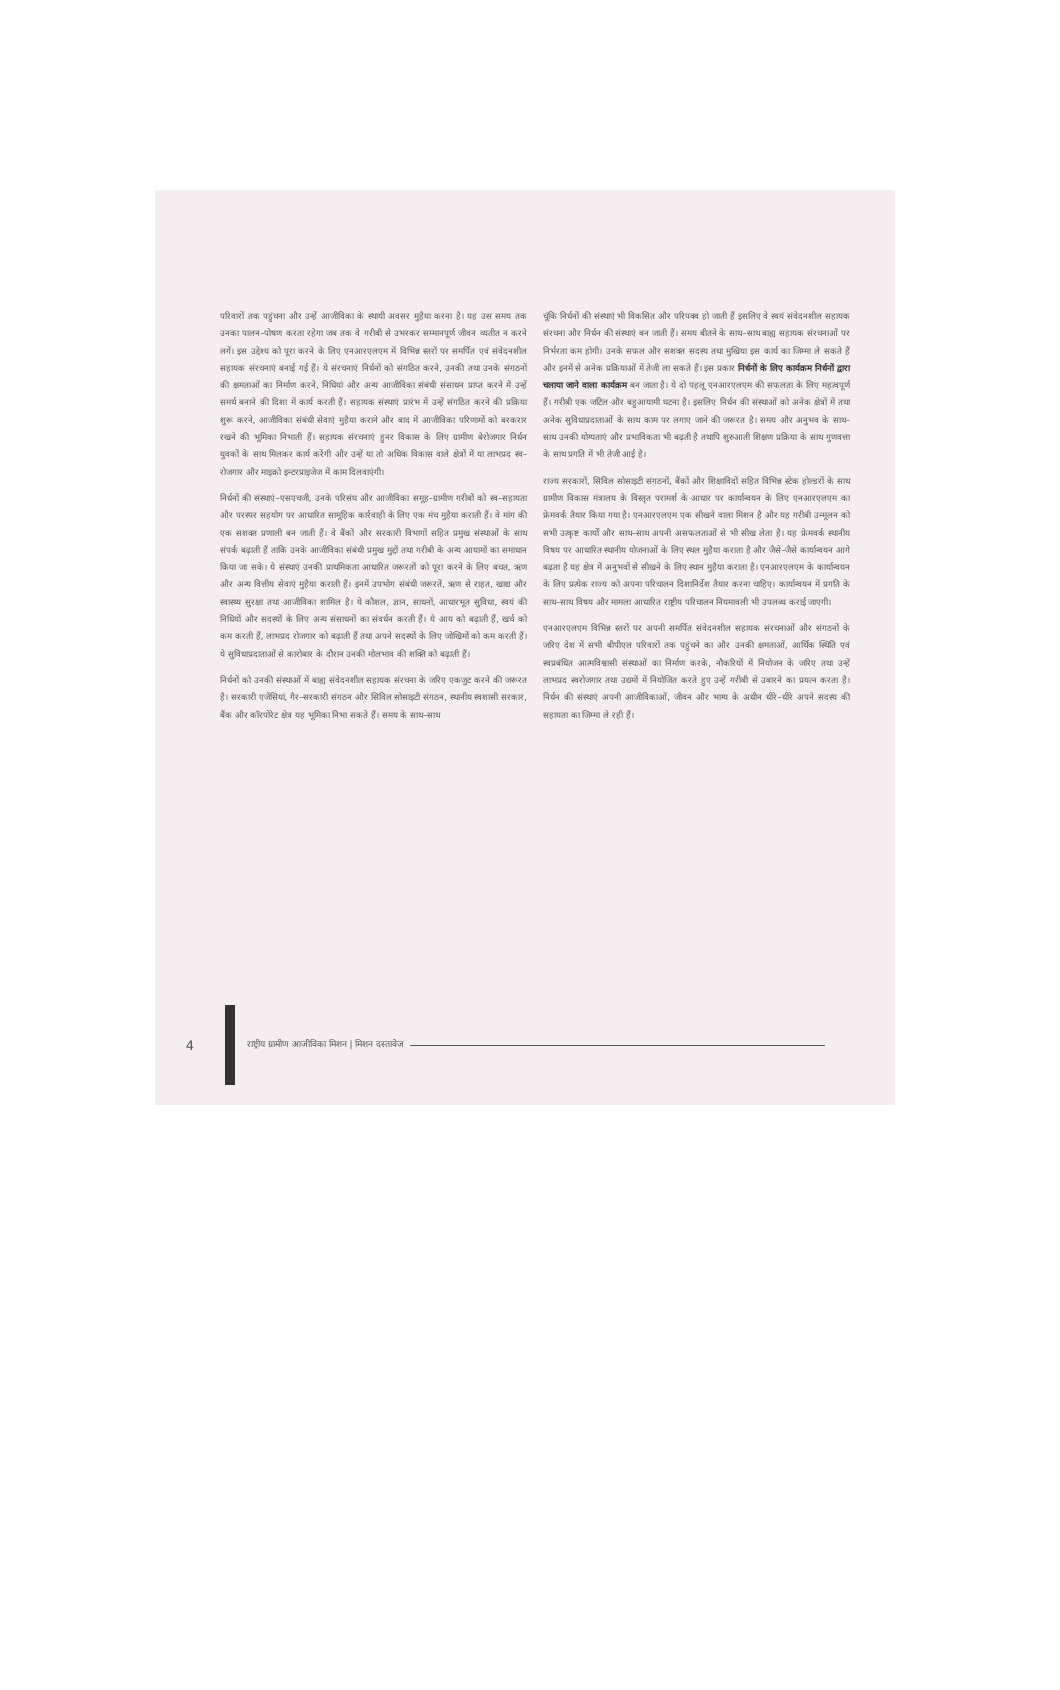परिवारों तक पहुंचना और उन्हें आजीविका के स्थायी अवसर मुहैया करना है। यह उस समय तक उनका पालन–पोषण करता रहेगा जब तक वे गरीबी से उभरकर सम्मानपूर्ण जीवन व्यतीत न करने लगें। इस उद्देश्य को पूरा करने के लिए एनआरएलएम में विभिन्न स्तरों पर समर्पित एवं संवेदनशील सहायक संरचनाएं बनाई गई हैं। ये संरचनाएं निर्धनों को संगठित करने, उनकी तथा उनके संगठनों की क्षमताओं का निर्माण करने, निधियां और अन्य आजीविका संबंधी संसाधन प्राप्त करने में उन्हें समर्थ बनाने की दिशा में कार्य करती हैं। सहायक संस्थाएं प्रारंभ में उन्हें संगठित करने की प्रक्रिया शुरू करने, आजीविका संबंधी सेवाएं मुहैया कराने और बाद में आजीविका परिणामों को बरकरार रखने की भूमिका निभाती हैं। सहायक संरचनाएं हुनर विकास के लिए ग्रामीण बेरोजगार निर्धन युवकों के साथ मिलकर कार्य करेंगी और उन्हें या तो अधिक विकास वाले क्षेत्रों में या लाभप्रद स्व–रोजगार और माइक्रो इन्टरप्राइजेज में काम दिलवाएंगी।
निर्धनों की संस्थाएं–एसएचजी, उनके परिसंघ और आजीविका समूह–ग्रामीण गरीबों को स्व–सहायता और परस्पर सहयोग पर आधारित सामूहिक कार्रवाही के लिए एक मंच मुहैया कराती हैं। वे मांग की एक सशक्त प्रणाली बन जाती हैं। वे बैंकों और सरकारी विभागों सहित प्रमुख संस्थाओं के साथ संपर्क बढ़ाती हैं ताकि उनके आजीविका संबंधी प्रमुख मुद्दों तथा गरीबी के अन्य आयामों का समाधान किया जा सके। ये संस्थाएं उनकी प्राथमिकता आधारित जरूरतों को पूरा करने के लिए बचत, ऋण और अन्य वित्तीय सेवाएं मुहैया कराती हैं। इनमें उपभोग संबंधी जरूरतें, ऋण से राहत, खाद्य और स्वास्थ्य सुरक्षा तथा आजीविका शामिल है। ये कौशल, ज्ञान, साधनों, आधारभूत सुविधा, स्वयं की निधियों और सदस्यों के लिए अन्य संसाधनों का संवर्धन करती हैं। ये आय को बढ़ाती हैं, खर्च को कम करती हैं, लाभप्रद रोजगार को बढ़ाती हैं तथा अपने सदस्यों के लिए जोखिमों को कम करती हैं। ये सुविधाप्रदाताओं से कारोबार के दौरान उनकी मोलभाव की शक्ति को बढ़ाती हैं।
निर्धनों को उनकी संस्थाओं में बाह्य संवेदनशील सहायक संरचना के जरिए एकजुट करने की जरूरत है। सरकारी एजेंसियां, गैर–सरकारी संगठन और सिविल सोसाइटी संगठन, स्थानीय स्वशासी सरकार, बैंक और कॉरपोरेट क्षेत्र यह भूमिका निभा सकते हैं। समय के साथ–साथ
चूंकि निर्धनों की संस्थाएं भी विकसित और परिपक्व हो जाती हैं इसलिए वे स्वयं संवेदनशील सहायक संरचना और निर्धन की संस्थाएं बन जाती हैं। समय बीतने के साथ–साथ बाह्य सहायक संरचनाओं पर निर्भरता कम होगी। उनके सफल और सशक्त सदस्य तथा मुखिया इस कार्य का जिम्मा ले सकते हैं और इनमें से अनेक प्रक्रियाओं में तेजी ला सकते हैं। इस प्रकार निर्धनों के लिए कार्यक्रम निर्धनों द्वारा चलाया जाने वाला कार्यक्रम बन जाता है। ये दो पहलू एनआरएलएम की सफलता के लिए महत्वपूर्ण हैं। गरीबी एक जटिल और बहुआयामी घटना है। इसलिए निर्धन की संस्थाओं को अनेक क्षेत्रों में तथा अनेक सुविधाप्रदाताओं के साथ काम पर लगाए जाने की जरूरत है। समय और अनुभव के साथ–साथ उनकी योग्यताएं और प्रभाविकता भी बढ़ती है तथापि शुरुआती शिक्षण प्रक्रिया के साथ गुणवत्ता के साथ प्रगति में भी तेजी आई है।
राज्य सरकारों, सिविल सोसाइटी संगठनों, बैंकों और शिक्षाविदों सहित विभिन्न स्टेक होल्डरों के साथ ग्रामीण विकास मंत्रालय के विस्तृत परामर्श के आधार पर कार्यान्वयन के लिए एनआरएलएम का फ्रेमवर्क तैयार किया गया है। एनआरएलएम एक सीखने वाला मिशन है और यह गरीबी उन्मूलन को सभी उत्कृष्ट कार्यों और साथ–साथ अपनी असफलताओं से भी सीख लेता है। यह फ्रेमवर्क स्थानीय विषय पर आधारित स्थानीय योजनाओं के लिए स्थल मुहैया कराता है और जैसे–जैसे कार्यान्वयन आगे बढ़ता है यह क्षेत्र में अनुभवों से सीखने के लिए स्थान मुहैया कराता है। एनआरएलएम के कार्यान्वयन के लिए प्रत्येक राज्य को अपना परिचालन दिशानिर्देश तैयार करना चाहिए। कार्यान्वयन में प्रगति के साथ–साथ विषय और मामला आधारित राष्ट्रीय परिचालन नियमावली भी उपलब्ध कराई जाएगी।
एनआरएलएम विभिन्न स्तरों पर अपनी समर्पित संवेदनशील सहायक संरचनाओं और संगठनों के जरिए देश में सभी बीपीएल परिवारों तक पहुंचने का और उनकी क्षमताओं, आर्थिक स्थिति एवं स्वप्रबंधित आत्मविश्वासी संस्थाओं का निर्माण करके, नौकरियों में नियोजन के जरिए तथा उन्हें लाभप्रद स्वरोजगार तथा उद्यमों में नियोजित करते हुए उन्हें गरीबी से उबारने का प्रयत्न करता है। निर्धन की संस्थाएं अपनी आजीविकाओं, जीवन और भाग्य के अधीन धीरे–धीरे अपने सदस्य की सहायता का जिम्मा ले रही हैं।
4
राष्ट्रीय ग्रामीण आजीविका मिशन | मिशन दस्तावेज